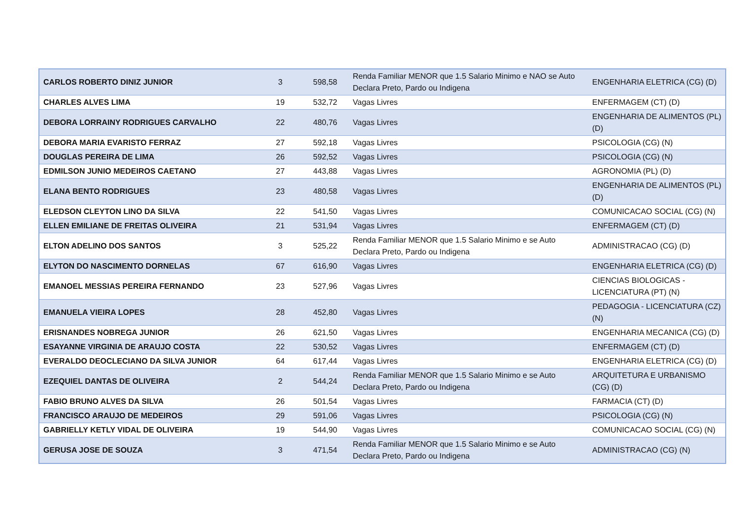| CARLOS ROBERTO DINIZ JUNIOR | 3 | 598,58 | Renda Familiar MENOR que 1.5 Salario Minimo e NAO se Auto Declara Preto, Pardo ou Indigena | ENGENHARIA ELETRICA (CG) (D) |
| CHARLES ALVES LIMA | 19 | 532,72 | Vagas Livres | ENFERMAGEM (CT) (D) |
| DEBORA LORRAINY RODRIGUES CARVALHO | 22 | 480,76 | Vagas Livres | ENGENHARIA DE ALIMENTOS (PL) (D) |
| DEBORA MARIA EVARISTO FERRAZ | 27 | 592,18 | Vagas Livres | PSICOLOGIA (CG) (N) |
| DOUGLAS PEREIRA DE LIMA | 26 | 592,52 | Vagas Livres | PSICOLOGIA (CG) (N) |
| EDMILSON JUNIO MEDEIROS CAETANO | 27 | 443,88 | Vagas Livres | AGRONOMIA (PL) (D) |
| ELANA BENTO RODRIGUES | 23 | 480,58 | Vagas Livres | ENGENHARIA DE ALIMENTOS (PL) (D) |
| ELEDSON CLEYTON LINO DA SILVA | 22 | 541,50 | Vagas Livres | COMUNICACAO SOCIAL (CG) (N) |
| ELLEN EMILIANE DE FREITAS OLIVEIRA | 21 | 531,94 | Vagas Livres | ENFERMAGEM (CT) (D) |
| ELTON ADELINO DOS SANTOS | 3 | 525,22 | Renda Familiar MENOR que 1.5 Salario Minimo e se Auto Declara Preto, Pardo ou Indigena | ADMINISTRACAO (CG) (D) |
| ELYTON DO NASCIMENTO DORNELAS | 67 | 616,90 | Vagas Livres | ENGENHARIA ELETRICA (CG) (D) |
| EMANOEL MESSIAS PEREIRA FERNANDO | 23 | 527,96 | Vagas Livres | CIENCIAS BIOLOGICAS - LICENCIATURA (PT) (N) |
| EMANUELA VIEIRA LOPES | 28 | 452,80 | Vagas Livres | PEDAGOGIA - LICENCIATURA (CZ) (N) |
| ERISNANDES NOBREGA JUNIOR | 26 | 621,50 | Vagas Livres | ENGENHARIA MECANICA (CG) (D) |
| ESAYANNE VIRGINIA DE ARAUJO COSTA | 22 | 530,52 | Vagas Livres | ENFERMAGEM (CT) (D) |
| EVERALDO DEOCLECIANO DA SILVA JUNIOR | 64 | 617,44 | Vagas Livres | ENGENHARIA ELETRICA (CG) (D) |
| EZEQUIEL DANTAS DE OLIVEIRA | 2 | 544,24 | Renda Familiar MENOR que 1.5 Salario Minimo e se Auto Declara Preto, Pardo ou Indigena | ARQUITETURA E URBANISMO (CG) (D) |
| FABIO BRUNO ALVES DA SILVA | 26 | 501,54 | Vagas Livres | FARMACIA (CT) (D) |
| FRANCISCO ARAUJO DE MEDEIROS | 29 | 591,06 | Vagas Livres | PSICOLOGIA (CG) (N) |
| GABRIELLY KETLY VIDAL DE OLIVEIRA | 19 | 544,90 | Vagas Livres | COMUNICACAO SOCIAL (CG) (N) |
| GERUSA JOSE DE SOUZA | 3 | 471,54 | Renda Familiar MENOR que 1.5 Salario Minimo e se Auto Declara Preto, Pardo ou Indigena | ADMINISTRACAO (CG) (N) |